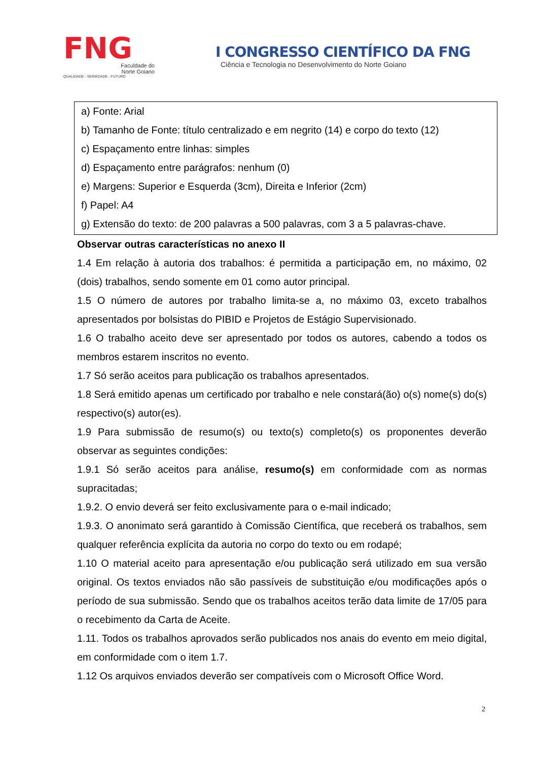FNG
Faculdade do
Norte Goiano
QUALIDADE - SERIEDADE - FUTURO
I CONGRESSO CIENTÍFICO DA FNG
Ciência e Tecnologia no Desenvolvimento do Norte Goiano
a) Fonte: Arial
b) Tamanho de Fonte: título centralizado e em negrito (14) e corpo do texto (12)
c) Espaçamento entre linhas: simples
d) Espaçamento entre parágrafos: nenhum (0)
e) Margens: Superior e Esquerda (3cm), Direita e Inferior (2cm)
f) Papel: A4
g) Extensão do texto: de 200 palavras a 500 palavras, com 3 a 5 palavras-chave.
Observar outras características no anexo II
1.4 Em relação à autoria dos trabalhos: é permitida a participação em, no máximo, 02 (dois) trabalhos, sendo somente em 01 como autor principal.
1.5 O número de autores por trabalho limita-se a, no máximo 03, exceto trabalhos apresentados por bolsistas do PIBID e Projetos de Estágio Supervisionado.
1.6 O trabalho aceito deve ser apresentado por todos os autores, cabendo a todos os membros estarem inscritos no evento.
1.7 Só serão aceitos para publicação os trabalhos apresentados.
1.8 Será emitido apenas um certificado por trabalho e nele constará(ão) o(s) nome(s) do(s) respectivo(s) autor(es).
1.9 Para submissão de resumo(s) ou texto(s) completo(s) os proponentes deverão observar as seguintes condições:
1.9.1 Só serão aceitos para análise, resumo(s) em conformidade com as normas supracitadas;
1.9.2. O envio deverá ser feito exclusivamente para o e-mail indicado;
1.9.3. O anonimato será garantido à Comissão Científica, que receberá os trabalhos, sem qualquer referência explícita da autoria no corpo do texto ou em rodapé;
1.10 O material aceito para apresentação e/ou publicação será utilizado em sua versão original. Os textos enviados não são passíveis de substituição e/ou modificações após o período de sua submissão. Sendo que os trabalhos aceitos terão data limite de 17/05 para o recebimento da Carta de Aceite.
1.11. Todos os trabalhos aprovados serão publicados nos anais do evento em meio digital, em conformidade com o item 1.7.
1.12 Os arquivos enviados deverão ser compatíveis com o Microsoft Office Word.
2